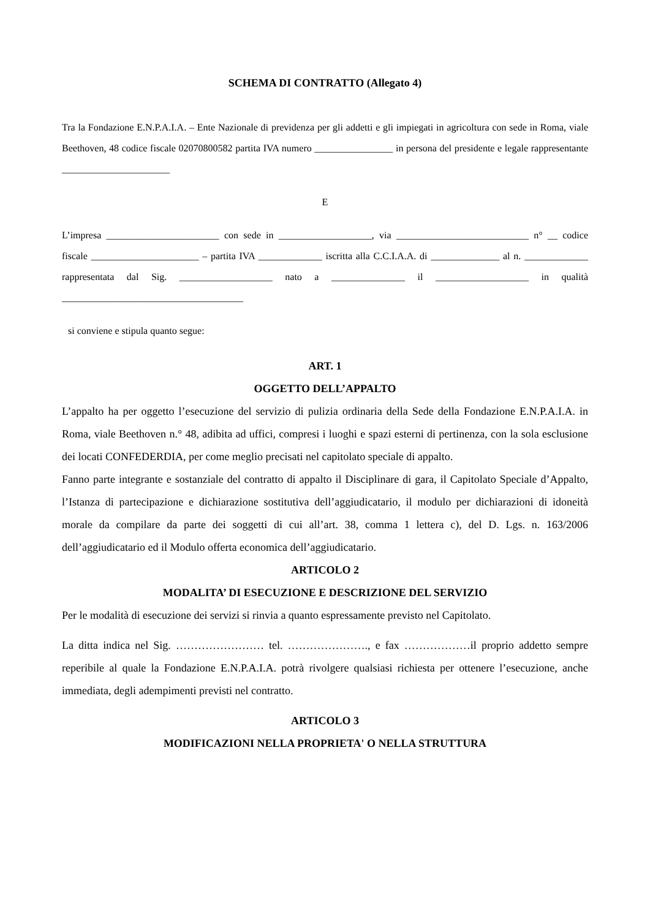SCHEMA DI CONTRATTO (Allegato 4)
Tra la Fondazione E.N.P.A.I.A. – Ente Nazionale di previdenza per gli addetti e gli impiegati in agricoltura con sede in Roma, viale Beethoven, 48 codice fiscale 02070800582 partita IVA numero ________________ in persona del presidente e legale rappresentante ______________________
E
L’impresa _______________________ con sede in ___________________, via ___________________________ n° __ codice fiscale ______________________ – partita IVA _____________ iscritta alla C.C.I.A.A. di ______________ al n. _____________ rappresentata dal Sig. ___________________ nato a _______________ il ___________________ in qualità _____________________________________
si conviene e stipula quanto segue:
ART. 1
OGGETTO DELL’APPALTO
L’appalto ha per oggetto l’esecuzione del servizio di pulizia ordinaria della Sede della Fondazione E.N.P.A.I.A. in Roma, viale Beethoven n.° 48, adibita ad uffici, compresi i luoghi e spazi esterni di pertinenza, con la sola esclusione dei locati CONFEDERDIA, per come meglio precisati nel capitolato speciale di appalto.
Fanno parte integrante e sostanziale del contratto di appalto il Disciplinare di gara, il Capitolato Speciale d’Appalto, l’Istanza di partecipazione e dichiarazione sostitutiva dell’aggiudicatario, il modulo per dichiarazioni di idoneità morale da compilare da parte dei soggetti di cui all’art. 38, comma 1 lettera c), del D. Lgs. n. 163/2006 dell’aggiudicatario ed il Modulo offerta economica dell’aggiudicatario.
ARTICOLO 2
MODALITA’ DI ESECUZIONE E DESCRIZIONE DEL SERVIZIO
Per le modalità di esecuzione dei servizi si rinvia a quanto espressamente previsto nel Capitolato.
La ditta indica nel Sig. …………………… tel. …………………., e fax ………………il proprio addetto sempre reperibile al quale la Fondazione E.N.P.A.I.A. potrà rivolgere qualsiasi richiesta per ottenere l’esecuzione, anche immediata, degli adempimenti previsti nel contratto.
ARTICOLO 3
MODIFICAZIONI NELLA PROPRIETA' O NELLA STRUTTURA